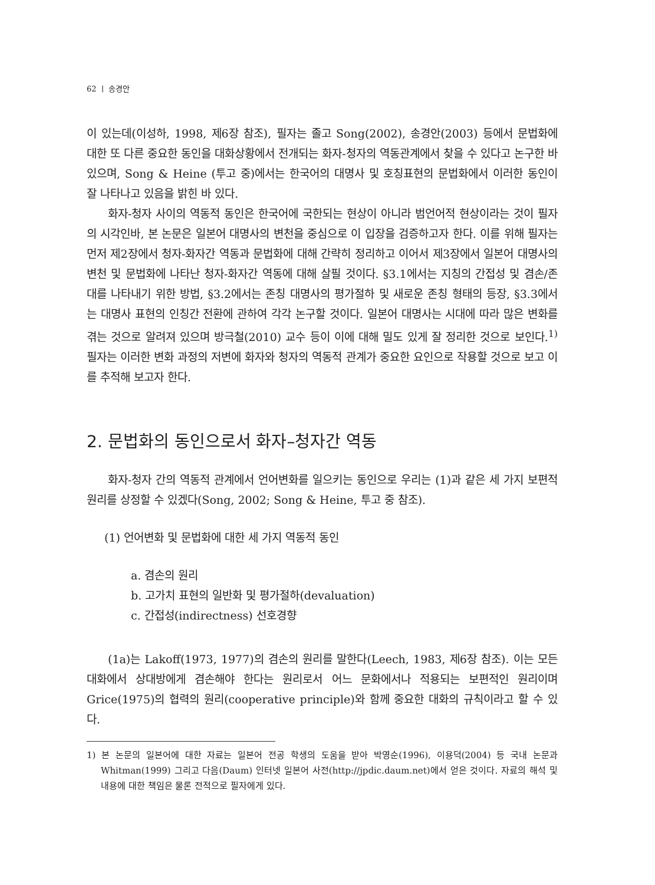62 ㅣ 송경안
이 있는데(이성하, 1998, 제6장 참조), 필자는 졸고 Song(2002), 송경안(2003) 등에서 문법화에 대한 또 다른 중요한 동인을 대화상황에서 전개되는 화자-청자의 역동관계에서 찾을 수 있다고 논구한 바 있으며, Song & Heine (투고 중)에서는 한국어의 대명사 및 호칭표현의 문법화에서 이러한 동인이 잘 나타나고 있음을 밝힌 바 있다.
화자-청자 사이의 역동적 동인은 한국어에 국한되는 현상이 아니라 범언어적 현상이라는 것이 필자의 시각인바, 본 논문은 일본어 대명사의 변천을 중심으로 이 입장을 검증하고자 한다. 이를 위해 필자는 먼저 제2장에서 청자-화자간 역동과 문법화에 대해 간략히 정리하고 이어서 제3장에서 일본어 대명사의 변천 및 문법화에 나타난 청자-화자간 역동에 대해 살필 것이다. §3.1에서는 지칭의 간접성 및 겸손/존대를 나타내기 위한 방법, §3.2에서는 존칭 대명사의 평가절하 및 새로운 존칭 형태의 등장, §3.3에서는 대명사 표현의 인칭간 전환에 관하여 각각 논구할 것이다. 일본어 대명사는 시대에 따라 많은 변화를 겪는 것으로 알려져 있으며 방극철(2010) 교수 등이 이에 대해 밀도 있게 잘 정리한 것으로 보인다.<sup>1)</sup> 필자는 이러한 변화 과정의 저변에 화자와 청자의 역동적 관계가 중요한 요인으로 작용할 것으로 보고 이를 추적해 보고자 한다.
2. 문법화의 동인으로서 화자–청자간 역동
화자-청자 간의 역동적 관계에서 언어변화를 일으키는 동인으로 우리는 (1)과 같은 세 가지 보편적 원리를 상정할 수 있겠다(Song, 2002; Song & Heine, 투고 중 참조).
(1) 언어변화 및 문법화에 대한 세 가지 역동적 동인
a. 겸손의 원리
b. 고가치 표현의 일반화 및 평가절하(devaluation)
c. 간접성(indirectness) 선호경향
(1a)는 Lakoff(1973, 1977)의 겸손의 원리를 말한다(Leech, 1983, 제6장 참조). 이는 모든 대화에서 상대방에게 겸손해야 한다는 원리로서 어느 문화에서나 적용되는 보편적인 원리이며 Grice(1975)의 협력의 원리(cooperative principle)와 함께 중요한 대화의 규칙이라고 할 수 있다.
1) 본 논문의 일본어에 대한 자료는 일본어 전공 학생의 도움을 받아 박영순(1996), 이용덕(2004) 등 국내 논문과 Whitman(1999) 그리고 다음(Daum) 인터넷 일본어 사전(http://jpdic.daum.net)에서 얻은 것이다. 자료의 해석 및 내용에 대한 책임은 물론 전적으로 필자에게 있다.